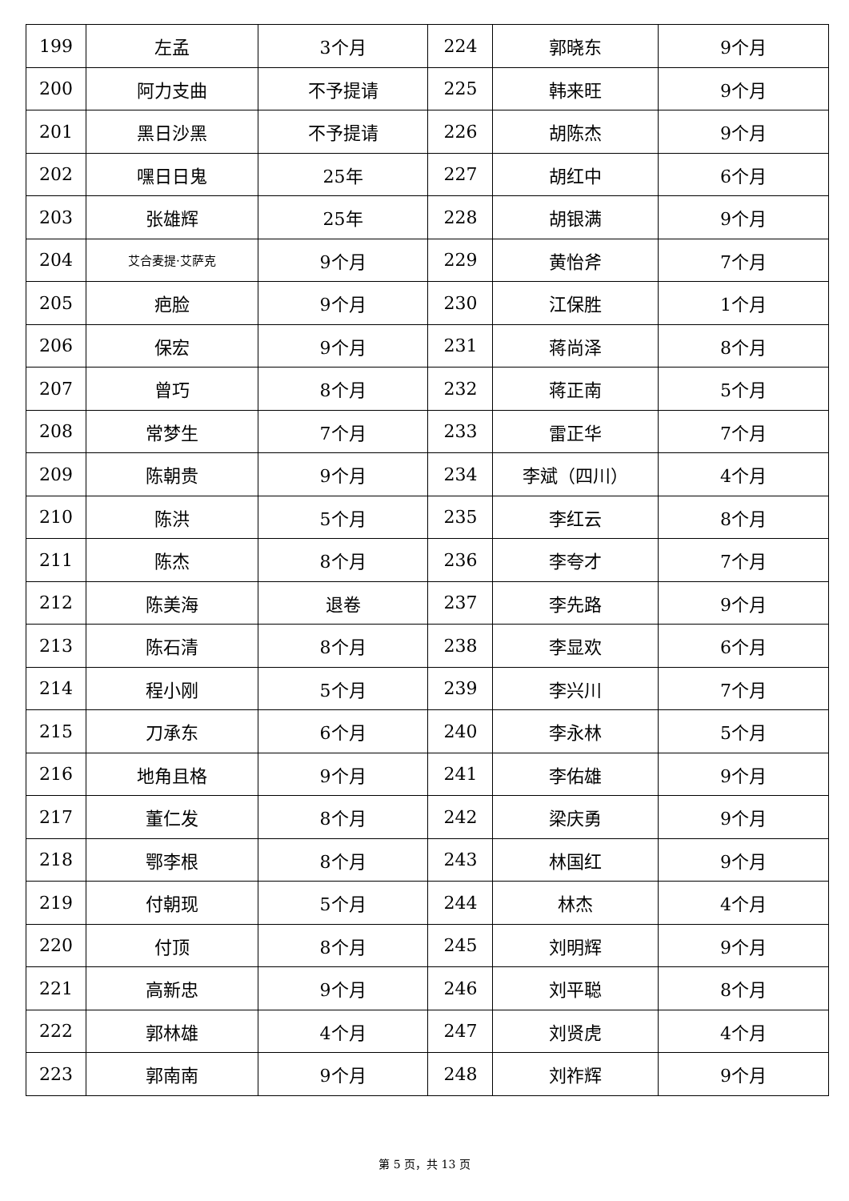| 199 | 左孟 | 3个月 | 224 | 郭晓东 | 9个月 |
| 200 | 阿力支曲 | 不予提请 | 225 | 韩来旺 | 9个月 |
| 201 | 黑日沙黑 | 不予提请 | 226 | 胡陈杰 | 9个月 |
| 202 | 嘿日日鬼 | 25年 | 227 | 胡红中 | 6个月 |
| 203 | 张雄辉 | 25年 | 228 | 胡银满 | 9个月 |
| 204 | 艾合麦提·艾萨克 | 9个月 | 229 | 黄怡斧 | 7个月 |
| 205 | 疤脸 | 9个月 | 230 | 江保胜 | 1个月 |
| 206 | 保宏 | 9个月 | 231 | 蒋尚泽 | 8个月 |
| 207 | 曾巧 | 8个月 | 232 | 蒋正南 | 5个月 |
| 208 | 常梦生 | 7个月 | 233 | 雷正华 | 7个月 |
| 209 | 陈朝贵 | 9个月 | 234 | 李斌（四川） | 4个月 |
| 210 | 陈洪 | 5个月 | 235 | 李红云 | 8个月 |
| 211 | 陈杰 | 8个月 | 236 | 李夸才 | 7个月 |
| 212 | 陈美海 | 退卷 | 237 | 李先路 | 9个月 |
| 213 | 陈石清 | 8个月 | 238 | 李显欢 | 6个月 |
| 214 | 程小刚 | 5个月 | 239 | 李兴川 | 7个月 |
| 215 | 刀承东 | 6个月 | 240 | 李永林 | 5个月 |
| 216 | 地角且格 | 9个月 | 241 | 李佑雄 | 9个月 |
| 217 | 董仁发 | 8个月 | 242 | 梁庆勇 | 9个月 |
| 218 | 鄂李根 | 8个月 | 243 | 林国红 | 9个月 |
| 219 | 付朝现 | 5个月 | 244 | 林杰 | 4个月 |
| 220 | 付顶 | 8个月 | 245 | 刘明辉 | 9个月 |
| 221 | 高新忠 | 9个月 | 246 | 刘平聪 | 8个月 |
| 222 | 郭林雄 | 4个月 | 247 | 刘贤虎 | 4个月 |
| 223 | 郭南南 | 9个月 | 248 | 刘祚辉 | 9个月 |
第 5 页，共 13 页